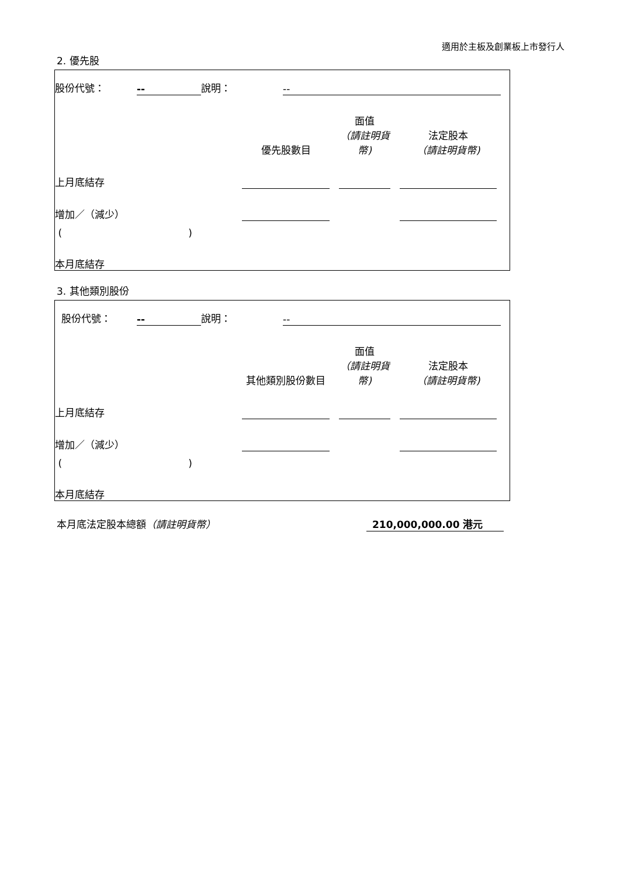適用於主板及創業板上市發行人
2. 優先股
| 股份代號： | -- | 說明： | -- | |
| | 優先股數目 | | 面值 （請註明貨幣) | | 法定股本 （請註明貨幣) | |
| 上月底結存 | | | | | | |
| 增加／（減少） | | | | | | |
| ( ) | | | | | | |
| 本月底結存 | | | | | | |
3. 其他類別股份
| 股份代號： | -- | 說明： | -- | |
| | 其他類別股份數目 | | 面值 （請註明貨幣) | | 法定股本 （請註明貨幣) | |
| 上月底結存 | | | | | | |
| 增加／（減少） | | | | | | |
| ( ) | | | | | | |
| 本月底結存 | | | | | | |
| 本月底法定股本總額 （請註明貨幣） | 210,000,000.00 港元 | |